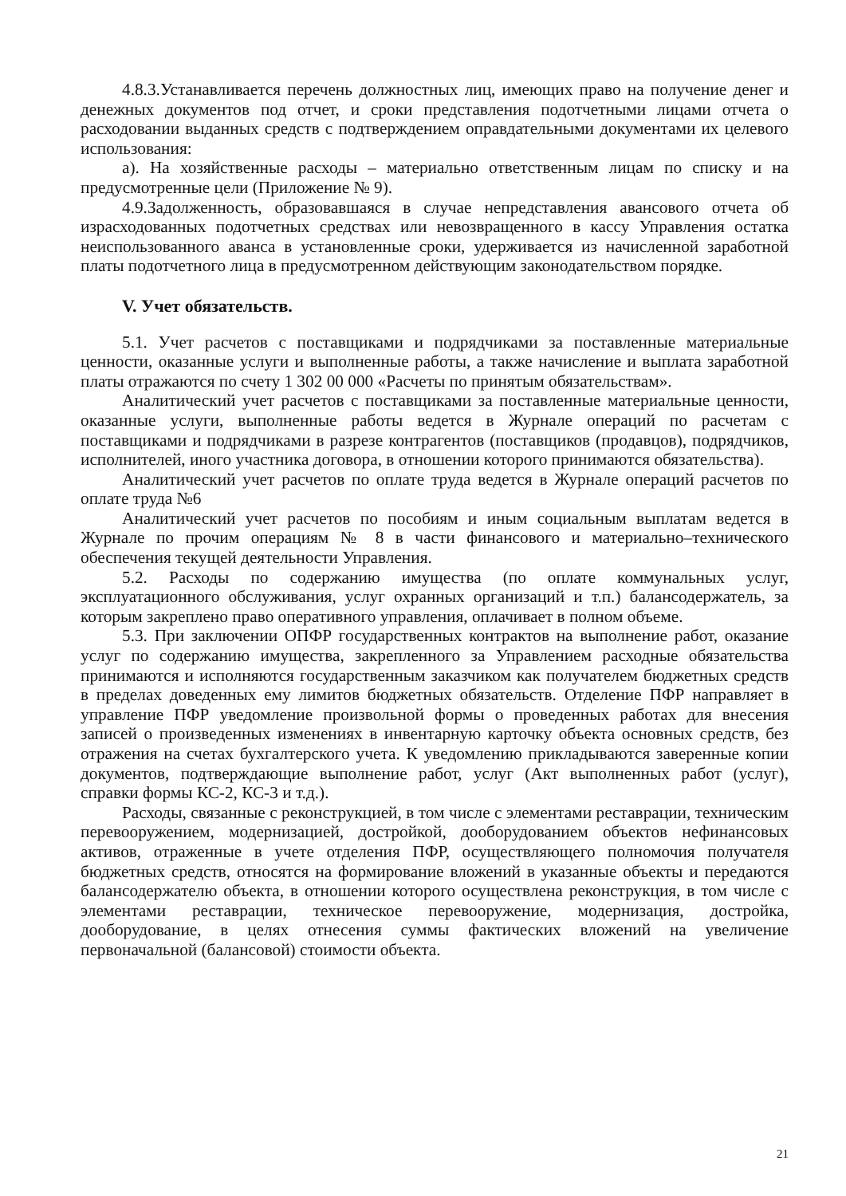4.8.3.Устанавливается перечень должностных лиц, имеющих право на получение денег и денежных документов под отчет, и сроки представления подотчетными лицами отчета о расходовании выданных средств с подтверждением оправдательными документами их целевого использования:
а). На хозяйственные расходы – материально ответственным лицам по списку и на предусмотренные цели (Приложение № 9).
4.9.Задолженность, образовавшаяся в случае непредставления авансового отчета об израсходованных подотчетных средствах или невозвращенного в кассу Управления остатка неиспользованного аванса в установленные сроки, удерживается из начисленной заработной платы подотчетного лица в предусмотренном действующим законодательством порядке.
V. Учет обязательств.
5.1. Учет расчетов с поставщиками и подрядчиками за поставленные материальные ценности, оказанные услуги и выполненные работы, а также начисление и выплата заработной платы отражаются по счету 1 302 00 000 «Расчеты по принятым обязательствам».
Аналитический учет расчетов с поставщиками за поставленные материальные ценности, оказанные услуги, выполненные работы ведется в Журнале операций по расчетам с поставщиками и подрядчиками в разрезе контрагентов (поставщиков (продавцов), подрядчиков, исполнителей, иного участника договора, в отношении которого принимаются обязательства).
Аналитический учет расчетов по оплате труда ведется в Журнале операций расчетов по оплате труда №6
Аналитический учет расчетов по пособиям и иным социальным выплатам ведется в Журнале по прочим операциям № 8 в части финансового и материально–технического обеспечения текущей деятельности Управления.
5.2. Расходы по содержанию имущества (по оплате коммунальных услуг, эксплуатационного обслуживания, услуг охранных организаций и т.п.) балансодержатель, за которым закреплено право оперативного управления, оплачивает в полном объеме.
5.3. При заключении ОПФР государственных контрактов на выполнение работ, оказание услуг по содержанию имущества, закрепленного за Управлением расходные обязательства принимаются и исполняются государственным заказчиком как получателем бюджетных средств в пределах доведенных ему лимитов бюджетных обязательств. Отделение ПФР направляет в управление ПФР уведомление произвольной формы о проведенных работах для внесения записей о произведенных изменениях в инвентарную карточку объекта основных средств, без отражения на счетах бухгалтерского учета. К уведомлению прикладываются заверенные копии документов, подтверждающие выполнение работ, услуг (Акт выполненных работ (услуг), справки формы КС-2, КС-3 и т.д.).
Расходы, связанные с реконструкцией, в том числе с элементами реставрации, техническим перевооружением, модернизацией, достройкой, дооборудованием объектов нефинансовых активов, отраженные в учете отделения ПФР, осуществляющего полномочия получателя бюджетных средств, относятся на формирование вложений в указанные объекты и передаются балансодержателю объекта, в отношении которого осуществлена реконструкция, в том числе с элементами реставрации, техническое перевооружение, модернизация, достройка, дооборудование, в целях отнесения суммы фактических вложений на увеличение первоначальной (балансовой) стоимости объекта.
21